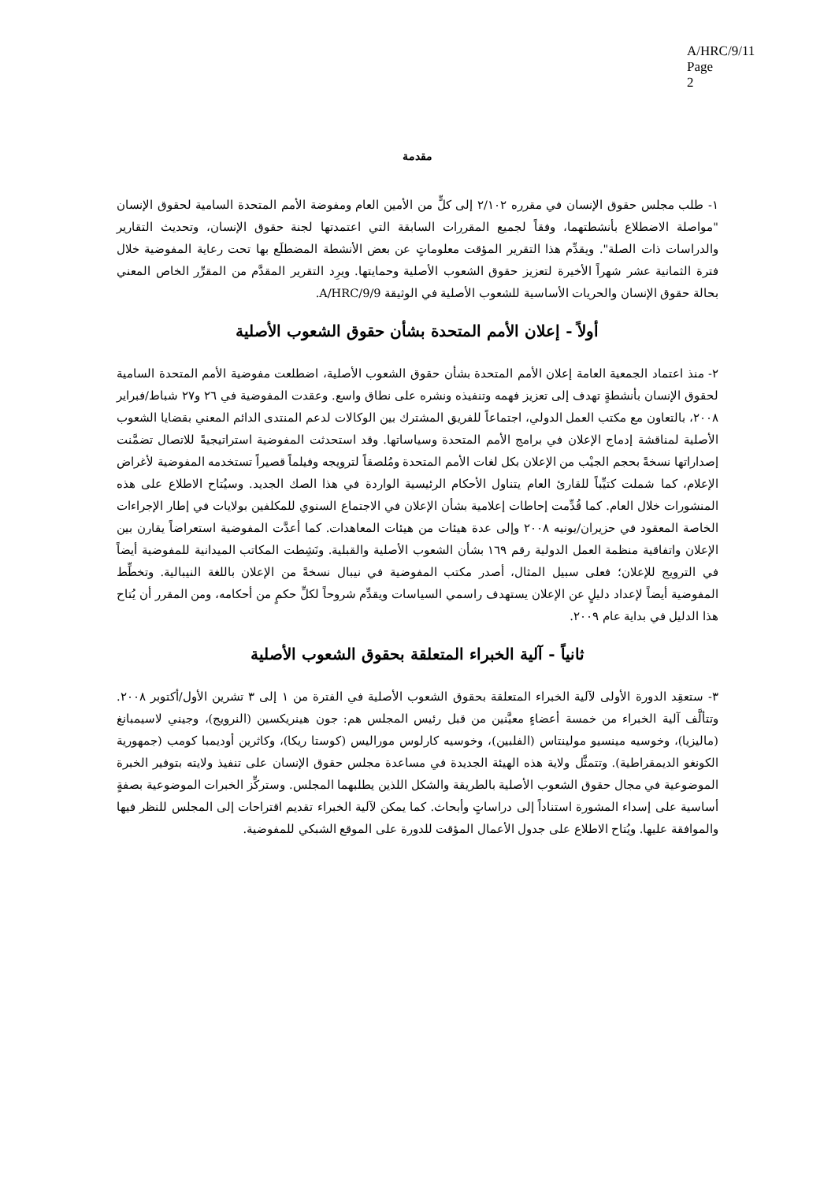A/HRC/9/11
Page 2
مقدمة
١- طلب مجلس حقوق الإنسان في مقرره ٢/١٠٢ إلى كلٍّ من الأمين العام ومفوضة الأمم المتحدة السامية لحقوق الإنسان "مواصلة الاضطلاع بأنشطتهما، وفقاً لجميع المقررات السابقة التي اعتمدتها لجنة حقوق الإنسان، وتحديث التقارير والدراسات ذات الصلة". ويقدِّم هذا التقرير المؤقت معلوماتٍ عن بعض الأنشطة المضطلَع بها تحت رعاية المفوضية خلال فترة الثمانية عشر شهراً الأخيرة لتعزيز حقوق الشعوب الأصلية وحمايتها. ويرِد التقرير المقدَّم من المقرِّر الخاص المعني بحالة حقوق الإنسان والحريات الأساسية للشعوب الأصلية في الوثيقة A/HRC/9/9.
أولاً - إعلان الأمم المتحدة بشأن حقوق الشعوب الأصلية
٢- منذ اعتماد الجمعية العامة إعلان الأمم المتحدة بشأن حقوق الشعوب الأصلية، اضطلعت مفوضية الأمم المتحدة السامية لحقوق الإنسان بأنشطةٍ تهدف إلى تعزيز فهمه وتنفيذه ونشره على نطاق واسع. وعقدت المفوضية في ٢٦ و٢٧ شباط/فبراير ٢٠٠٨، بالتعاون مع مكتب العمل الدولي، اجتماعاً للفريق المشترك بين الوكالات لدعم المنتدى الدائم المعني بقضايا الشعوب الأصلية لمناقشة إدماج الإعلان في برامج الأمم المتحدة وسياساتها. وقد استحدثت المفوضية استراتيجيةً للاتصال تضمَّنت إصداراتها نسخةً بحجم الجيْب من الإعلان بكل لغات الأمم المتحدة ومُلصقاً لترويجه وفيلماً قصيراً تستخدمه المفوضية لأغراض الإعلام، كما شملت كتيِّباً للقارئ العام يتناول الأحكام الرئيسية الواردة في هذا الصك الجديد. وسيُتاح الاطلاع على هذه المنشورات خلال العام. كما قُدِّمت إحاطات إعلامية بشأن الإعلان في الاجتماع السنوي للمكلفين بولايات في إطار الإجراءات الخاصة المعقود في حزيران/يونيه ٢٠٠٨ وإلى عدة هيئات من هيئات المعاهدات. كما أعدَّت المفوضية استعراضاً يقارن بين الإعلان واتفاقية منظمة العمل الدولية رقم ١٦٩ بشأن الشعوب الأصلية والقبلية. ونَشِطت المكاتب الميدانية للمفوضية أيضاً في الترويج للإعلان؛ فعلى سبيل المثال، أصدر مكتب المفوضية في نيبال نسخةً من الإعلان باللغة النيبالية. وتخطِّط المفوضية أيضاً لإعداد دليلٍ عن الإعلان يستهدف راسمي السياسات ويقدِّم شروحاً لكلِّ حكمٍ من أحكامه، ومن المقرر أن يُتاح هذا الدليل في بداية عام ٢٠٠٩.
ثانياً - آلية الخبراء المتعلقة بحقوق الشعوب الأصلية
٣- ستعقِد الدورة الأولى لآلية الخبراء المتعلقة بحقوق الشعوب الأصلية في الفترة من ١ إلى ٣ تشرين الأول/أكتوبر ٢٠٠٨. وتتألَّف آلية الخبراء من خمسة أعضاءٍ معيَّنين من قبل رئيس المجلس هم: جون هينريكسين (النرويج)، وجيني لاسيمبانغ (ماليزيا)، وخوسيه مينسيو مولينتاس (الفلبين)، وخوسيه كارلوس موراليس (كوستا ريكا)، وكاثرين أوديمبا كومب (جمهورية الكونغو الديمقراطية). وتتمثَّل ولاية هذه الهيئة الجديدة في مساعدة مجلس حقوق الإنسان على تنفيذ ولايته بتوفير الخبرة الموضوعية في مجال حقوق الشعوب الأصلية بالطريقة والشكل اللذين يطلبهما المجلس. وستركِّز الخبرات الموضوعية بصفةٍ أساسية على إسداء المشورة استناداً إلى دراساتٍ وأبحاث. كما يمكن لآلية الخبراء تقديم اقتراحات إلى المجلس للنظر فيها والموافقة عليها. ويُتاح الاطلاع على جدول الأعمال المؤقت للدورة على الموقع الشبكي للمفوضية.